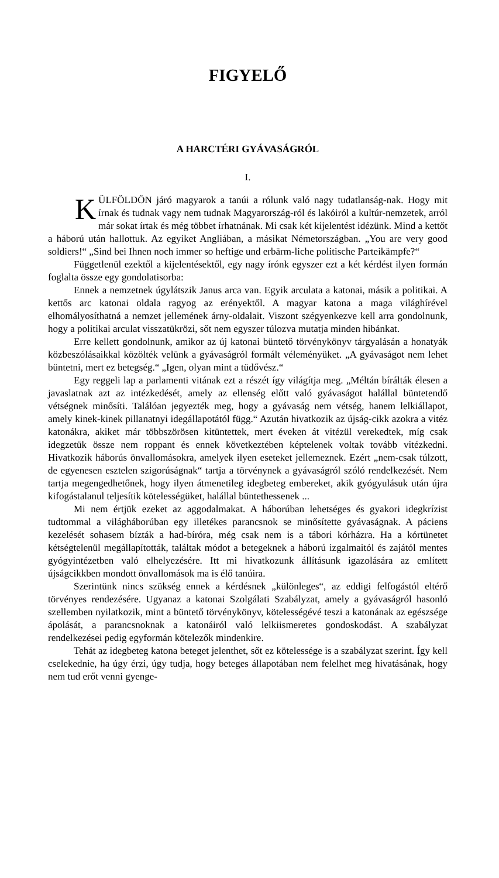FIGYELŐ
A HARCTÉRI GYÁVASÁGRÓL
I.
KÜLFÖLDÖN járó magyarok a tanúi a rólunk való nagy tudatlanság-nak. Hogy mit írnak és tudnak vagy nem tudnak Magyarország-ról és lakóiról a kultúr-nemzetek, arról már sokat írtak és még többet írhatnának. Mi csak két kijelentést idézünk. Mind a kettőt a háború után hallottuk. Az egyiket Angliában, a másikat Németországban. „You are very good soldiers!“ „Sind bei Ihnen noch immer so heftige und erbärm-liche politische Parteikämpfe?“
Függetlenül ezektől a kijelentésektől, egy nagy írónk egyszer ezt a két kérdést ilyen formán foglalta össze egy gondolatisorba:
Ennek a nemzetnek úgylátszik Janus arca van. Egyik arculata a katonai, másik a politikai. A kettős arc katonai oldala ragyog az erényektől. A magyar katona a maga világhírével elhomályosíthatná a nemzet jellemének árny-oldalait. Viszont szégyenkezve kell arra gondolnunk, hogy a politikai arculat visszatükrözi, sőt nem egyszer túlozva mutatja minden hibánkat.
Erre kellett gondolnunk, amikor az új katonai büntető törvénykönyv tárgyalásán a honatyák közbeszólásaikkal közölték velünk a gyávaságról formált véleményüket. „A gyávaságot nem lehet büntetni, mert ez betegség.“ „Igen, olyan mint a tüdővész.“
Egy reggeli lap a parlamenti vitának ezt a részét így világítja meg. „Méltán bírálták élesen a javaslatnak azt az intézkedését, amely az ellenség előtt való gyávaságot halállal büntetendő vétségnek minősíti. Találóan jegyezték meg, hogy a gyávaság nem vétség, hanem lelkiállapot, amely kinek-kinek pillanatnyi idegállapotától függ.“ Azután hivatkozik az újság-cikk azokra a vitéz katonákra, akiket már többszörösen kitüntettek, mert éveken át vitézül verekedtek, míg csak idegzetük össze nem roppant és ennek következtében képtelenek voltak tovább vitézkedni. Hivatkozik háborús önvallomásokra, amelyek ilyen eseteket jellemeznek. Ezért „nem-csak túlzott, de egyenesen esztelen szigorúságnak“ tartja a törvénynek a gyávaságról szóló rendelkezését. Nem tartja megengedhetőnek, hogy ilyen átmenetileg idegbeteg embereket, akik gyógyulásuk után újra kifogástalanul teljesítik kötelességüket, halállal büntethessenek ...
Mi nem értjük ezeket az aggodalmakat. A háborúban lehetséges és gyakori idegkrízist tudtommal a világháborúban egy illetékes parancsnok se minősítette gyávaságnak. A páciens kezelését sohasem bízták a had-bíróra, még csak nem is a tábori kórházra. Ha a kórtünetet kétségtelenül megállapították, találtak módot a betegeknek a háború izgalmaitól és zajától mentes gyógyintézetben való elhelyezésére. Itt mi hivatkozunk állításunk igazolására az említett újságcikkben mondott önvallomások ma is élő tanúira.
Szerintünk nincs szükség ennek a kérdésnek „különleges“, az eddigi felfogástól eltérő törvényes rendezésére. Ugyanaz a katonai Szolgálati Szabályzat, amely a gyávaságról hasonló szellemben nyilatkozik, mint a büntető törvénykönyv, kötelességévé teszi a katonának az egészsége ápolását, a parancsnoknak a katonáiról való lelkiismeretes gondoskodást. A szabályzat rendelkezései pedig egyformán kötelezők mindenkire.
Tehát az idegbeteg katona beteget jelenthet, sőt ez kötelessége is a szabályzat szerint. Így kell cselekednie, ha úgy érzi, úgy tudja, hogy beteges állapotában nem felelhet meg hivatásának, hogy nem tud erőt venni gyenge-